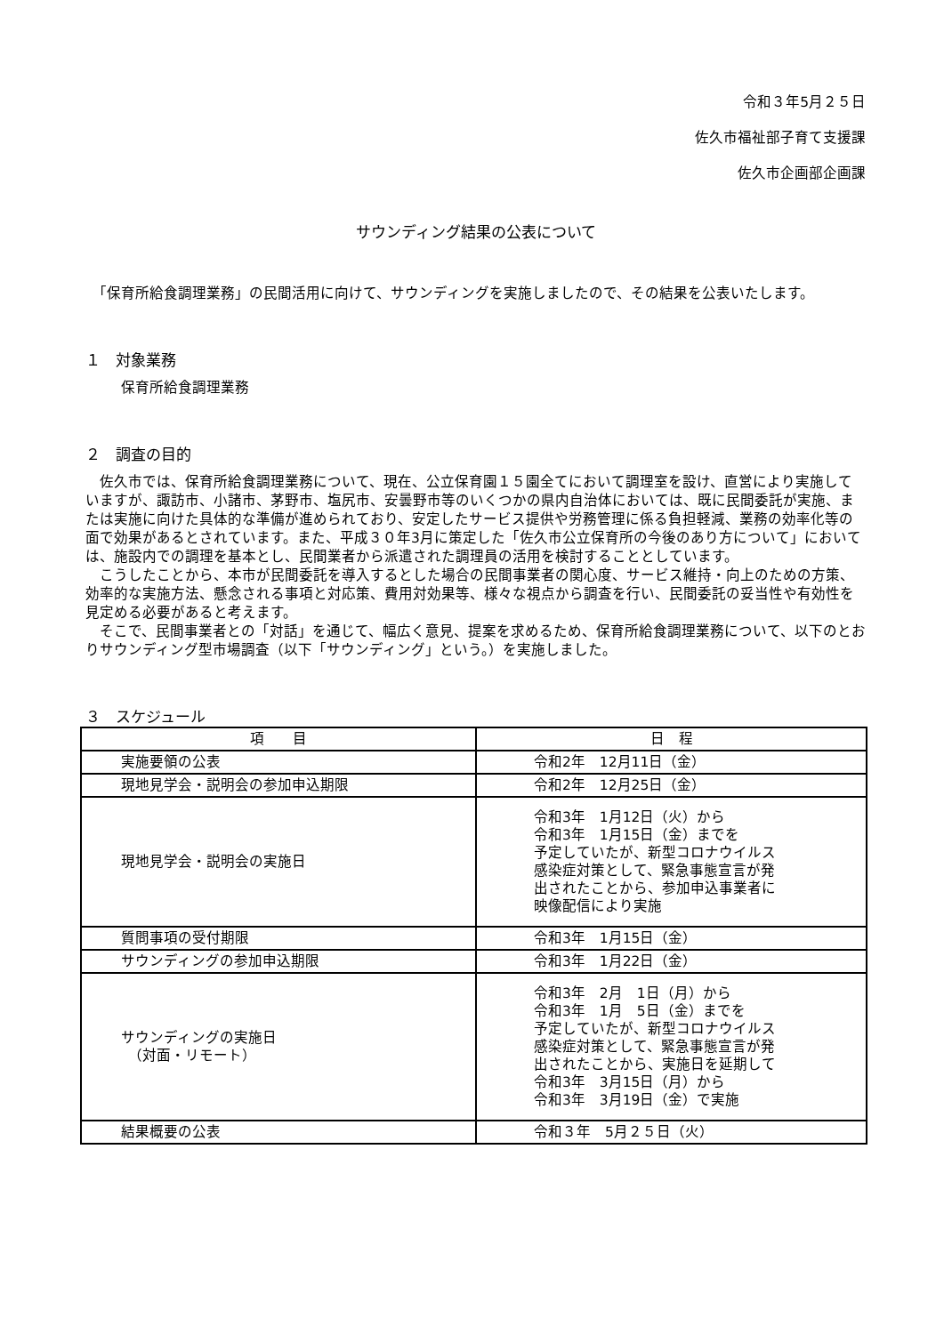令和３年5月２５日
佐久市福祉部子育て支援課
佐久市企画部企画課
サウンディング結果の公表について
　「保育所給食調理業務」の民間活用に向けて、サウンディングを実施しましたので、その結果を公表いたします。
１　対象業務
保育所給食調理業務
２　調査の目的
　佐久市では、保育所給食調理業務について、現在、公立保育園１５園全てにおいて調理室を設け、直営により実施していますが、諏訪市、小諸市、茅野市、塩尻市、安曇野市等のいくつかの県内自治体においては、既に民間委託が実施、または実施に向けた具体的な準備が進められており、安定したサービス提供や労務管理に係る負担軽減、業務の効率化等の面で効果があるとされています。また、平成３０年3月に策定した「佐久市公立保育所の今後のあり方について」においては、施設内での調理を基本とし、民間業者から派遣された調理員の活用を検討することとしています。
　こうしたことから、本市が民間委託を導入するとした場合の民間事業者の関心度、サービス維持・向上のための方策、効率的な実施方法、懸念される事項と対応策、費用対効果等、様々な視点から調査を行い、民間委託の妥当性や有効性を見定める必要があると考えます。
　そこで、民間事業者との「対話」を通じて、幅広く意見、提案を求めるため、保育所給食調理業務について、以下のとおりサウンディング型市場調査（以下「サウンディング」という。）を実施しました。
３　スケジュール
| 項 目 | 日 程 |
| --- | --- |
| 実施要領の公表 | 令和2年 12月11日（金） |
| 現地見学会・説明会の参加申込期限 | 令和2年 12月25日（金） |
| 現地見学会・説明会の実施日 | 令和3年 1月12日（火）から 令和3年 1月15日（金）までを 予定していたが、新型コロナウイルス 感染症対策として、緊急事態宣言が発 出されたことから、参加申込事業者に 映像配信により実施 |
| 質問事項の受付期限 | 令和3年 1月15日（金） |
| サウンディングの参加申込期限 | 令和3年 1月22日（金） |
| サウンディングの実施日 （対面・リモート） | 令和3年 2月 1日（月）から 令和3年 1月 5日（金）までを 予定していたが、新型コロナウイルス 感染症対策として、緊急事態宣言が発 出されたことから、実施日を延期して 令和3年 3月15日（月）から 令和3年 3月19日（金）で実施 |
| 結果概要の公表 | 令和３年 5月２５日（火） |